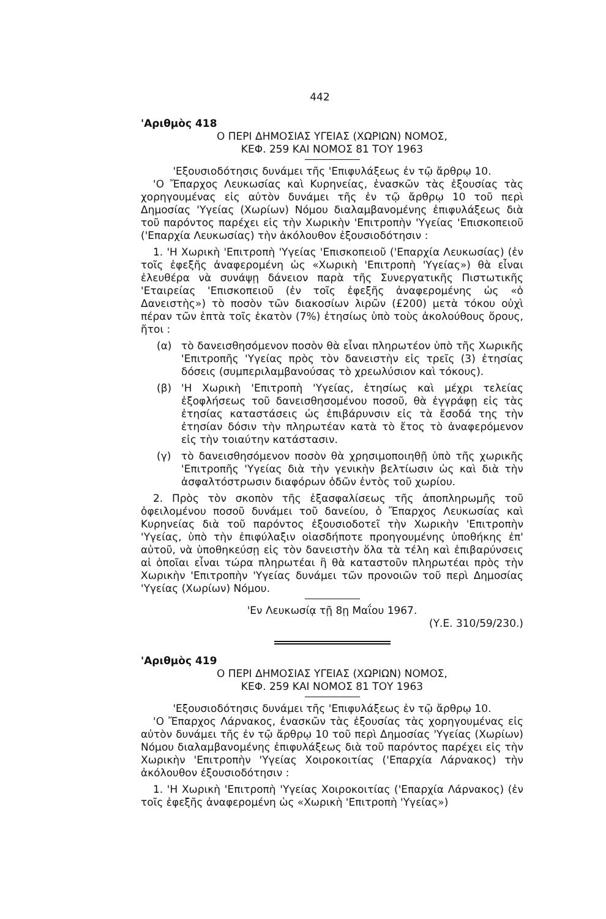442
'Αριθμὸς 418
Ο ΠΕΡΙ ΔΗΜΟΣΙΑΣ ΥΓΕΙΑΣ (ΧΩΡΙΩΝ) ΝΟΜΟΣ,
ΚΕΦ. 259 ΚΑΙ ΝΟΜΟΣ 81 ΤΟΥ 1963
'Εξουσιοδότησις δυνάμει τῆς 'Επιφυλάξεως ἐν τῷ ἄρθρῳ 10.
'Ο Ἔπαρχος Λευκωσίας καὶ Κυρηνείας, ἐνασκῶν τὰς ἐξουσίας τὰς χορηγουμένας εἰς αὐτὸν δυνάμει τῆς ἐν τῷ ἄρθρῳ 10 τοῦ περὶ Δημοσίας 'Υγείας (Χωρίων) Νόμου διαλαμβανομένης ἐπιφυλάξεως διὰ τοῦ παρόντος παρέχει εἰς τὴν Χωρικὴν 'Επιτροπὴν 'Υγείας 'Επισκοπειοῦ ('Επαρχία Λευκωσίας) τὴν ἀκόλουθον ἐξουσιοδότησιν :
1. 'Η Χωρικὴ 'Επιτροπὴ 'Υγείας 'Επισκοπειοῦ ('Επαρχία Λευκωσίας) (ἐν τοῖς ἐφεξῆς ἀναφερομένη ὡς «Χωρικὴ 'Επιτροπὴ 'Υγείας») θὰ εἶναι ἐλευθέρα νὰ συνάψῃ δάνειον παρὰ τῆς Συνεργατικῆς Πιστωτικῆς 'Εταιρείας 'Επισκοπειοῦ (ἐν τοῖς ἐφεξῆς ἀναφερομένης ὡς «ὁ Δανειστὴς») τὸ ποσὸν τῶν διακοσίων λιρῶν (£200) μετὰ τόκου οὐχὶ πέραν τῶν ἑπτὰ τοῖς ἑκατὸν (7%) ἐτησίως ὑπὸ τοὺς ἀκολούθους ὅρους, ἤτοι :
(α) τὸ δανεισθησόμενον ποσὸν θὰ εἶναι πληρωτέον ὑπὸ τῆς Χωρικῆς 'Επιτροπῆς 'Υγείας πρὸς τὸν δανειστὴν εἰς τρεῖς (3) ἐτησίας δόσεις (συμπεριλαμβανούσας τὸ χρεωλύσιον καὶ τόκους).
(β) 'Η Χωρικὴ 'Επιτροπὴ 'Υγείας, ἐτησίως καὶ μέχρι τελείας ἐξοφλήσεως τοῦ δανεισθησομένου ποσοῦ, θὰ ἐγγράφῃ εἰς τὰς ἐτησίας καταστάσεις ὡς ἐπιβάρυνσιν εἰς τὰ ἔσοδά της τὴν ἐτησίαν δόσιν τὴν πληρωτέαν κατὰ τὸ ἔτος τὸ ἀναφερόμενον εἰς τὴν τοιαύτην κατάστασιν.
(γ) τὸ δανεισθησόμενον ποσὸν θὰ χρησιμοποιηθῇ ὑπὸ τῆς χωρικῆς 'Επιτροπῆς 'Υγείας διὰ τὴν γενικὴν βελτίωσιν ὡς καὶ διὰ τὴν ἀσφαλτόστρωσιν διαφόρων ὁδῶν ἐντὸς τοῦ χωρίου.
2. Πρὸς τὸν σκοπὸν τῆς ἐξασφαλίσεως τῆς ἀποπληρωμῆς τοῦ ὀφειλομένου ποσοῦ δυνάμει τοῦ δανείου, ὁ Ἔπαρχος Λευκωσίας καὶ Κυρηνείας διὰ τοῦ παρόντος ἐξουσιοδοτεῖ τὴν Χωρικὴν 'Επιτροπὴν 'Υγείας, ὑπὸ τὴν ἐπιφύλαξιν οἱασδήποτε προηγουμένης ὑποθήκης ἐπ' αὐτοῦ, νὰ ὑποθηκεύσῃ εἰς τὸν δανειστὴν ὅλα τὰ τέλη καὶ ἐπιβαρύνσεις αἱ ὁποῖαι εἶναι τώρα πληρωτέαι ἢ θὰ καταστοῦν πληρωτέαι πρὸς τὴν Χωρικὴν 'Επιτροπὴν 'Υγείας δυνάμει τῶν προνοιῶν τοῦ περὶ Δημοσίας 'Υγείας (Χωρίων) Νόμου.
'Εν Λευκωσίᾳ τῇ 8ῃ Μαΐου 1967.
(Υ.Ε. 310/59/230.)
'Αριθμὸς 419
Ο ΠΕΡΙ ΔΗΜΟΣΙΑΣ ΥΓΕΙΑΣ (ΧΩΡΙΩΝ) ΝΟΜΟΣ,
ΚΕΦ. 259 ΚΑΙ ΝΟΜΟΣ 81 ΤΟΥ 1963
'Εξουσιοδότησις δυνάμει τῆς 'Επιφυλάξεως ἐν τῷ ἄρθρῳ 10.
'Ο Ἔπαρχος Λάρνακος, ἐνασκῶν τὰς ἐξουσίας τὰς χορηγουμένας εἰς αὐτὸν δυνάμει τῆς ἐν τῷ ἄρθρῳ 10 τοῦ περὶ Δημοσίας 'Υγείας (Χωρίων) Νόμου διαλαμβανομένης ἐπιφυλάξεως διὰ τοῦ παρόντος παρέχει εἰς τὴν Χωρικὴν 'Επιτροπὴν 'Υγείας Χοιροκοιτίας ('Επαρχία Λάρνακος) τὴν ἀκόλουθον ἐξουσιοδότησιν :
1. 'Η Χωρικὴ 'Επιτροπὴ 'Υγείας Χοιροκοιτίας ('Επαρχία Λάρνακος) (ἐν τοῖς ἐφεξῆς ἀναφερομένη ὡς «Χωρικὴ 'Επιτροπὴ 'Υγείας»)